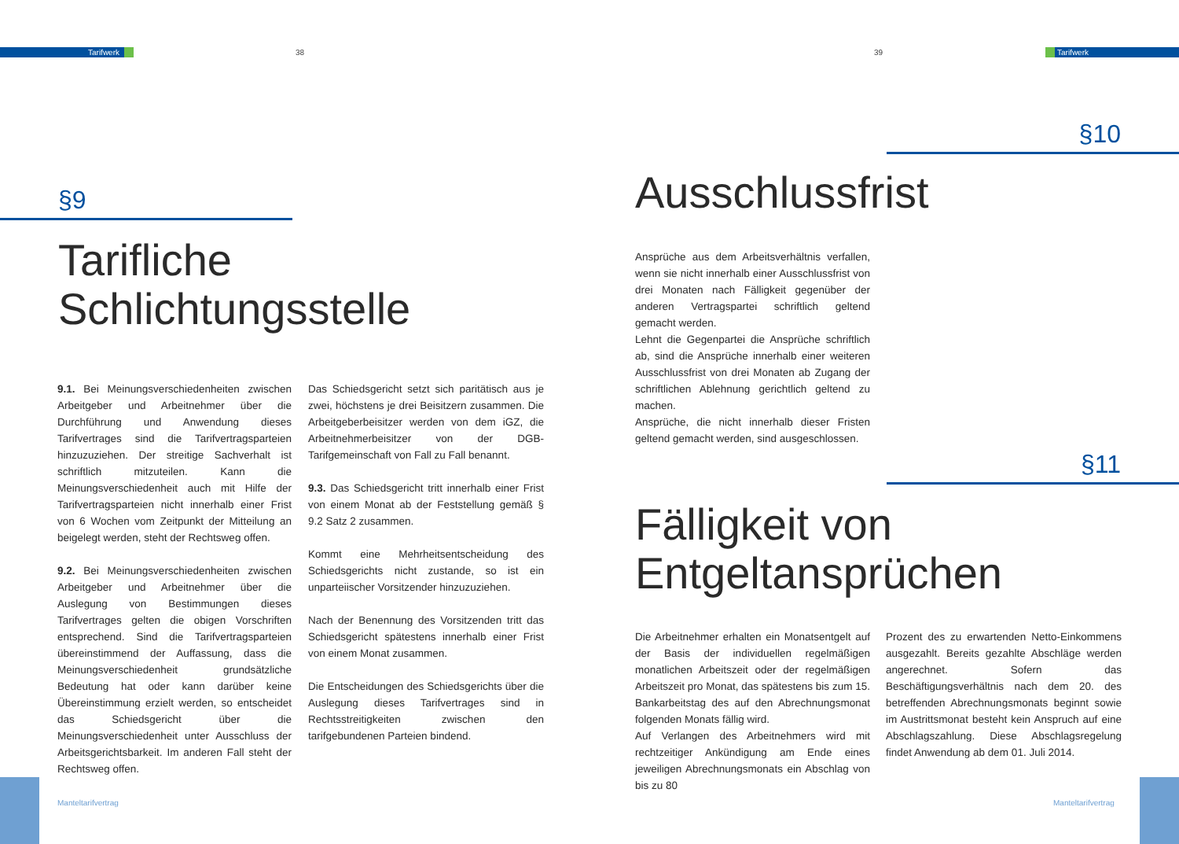Tarifwerk 38 39 Tarifwerk
§9
Tarifliche
Schlichtungsstelle
9.1. Bei Meinungsverschiedenheiten zwischen Arbeitgeber und Arbeitnehmer über die Durchführung und Anwendung dieses Tarifvertrages sind die Tarifvertragsparteien hinzuzuziehen. Der streitige Sachverhalt ist schriftlich mitzuteilen. Kann die Meinungsverschiedenheit auch mit Hilfe der Tarifvertragsparteien nicht innerhalb einer Frist von 6 Wochen vom Zeitpunkt der Mitteilung an beigelegt werden, steht der Rechtsweg offen.
9.2. Bei Meinungsverschiedenheiten zwischen Arbeitgeber und Arbeitnehmer über die Auslegung von Bestimmungen dieses Tarifvertrages gelten die obigen Vorschriften entsprechend. Sind die Tarifvertragsparteien übereinstimmend der Auffassung, dass die Meinungsverschiedenheit grundsätzliche Bedeutung hat oder kann darüber keine Übereinstimmung erzielt werden, so entscheidet das Schiedsgericht über die Meinungsverschiedenheit unter Ausschluss der Arbeitsgerichtsbarkeit. Im anderen Fall steht der Rechtsweg offen.
Das Schiedsgericht setzt sich paritätisch aus je zwei, höchstens je drei Beisitzern zusammen. Die Arbeitgeberbeisitzer werden von dem iGZ, die Arbeitnehmerbeisitzer von der DGB-Tarifgemeinschaft von Fall zu Fall benannt.
9.3. Das Schiedsgericht tritt innerhalb einer Frist von einem Monat ab der Feststellung gemäß § 9.2 Satz 2 zusammen.
Kommt eine Mehrheitsentscheidung des Schiedsgerichts nicht zustande, so ist ein unparteiischer Vorsitzender hinzuzuziehen.
Nach der Benennung des Vorsitzenden tritt das Schiedsgericht spätestens innerhalb einer Frist von einem Monat zusammen.
Die Entscheidungen des Schiedsgerichts über die Auslegung dieses Tarifvertrages sind in Rechtsstreitigkeiten zwischen den tarifgebundenen Parteien bindend.
Manteltarifvertrag
§10
Ausschlussfrist
Ansprüche aus dem Arbeitsverhältnis verfallen, wenn sie nicht innerhalb einer Ausschlussfrist von drei Monaten nach Fälligkeit gegenüber der anderen Vertragspartei schriftlich geltend gemacht werden.
Lehnt die Gegenpartei die Ansprüche schriftlich ab, sind die Ansprüche innerhalb einer weiteren Ausschlussfrist von drei Monaten ab Zugang der schriftlichen Ablehnung gerichtlich geltend zu machen.
Ansprüche, die nicht innerhalb dieser Fristen geltend gemacht werden, sind ausgeschlossen.
§11
Fälligkeit von
Entgeltansprüchen
Die Arbeitnehmer erhalten ein Monatsentgelt auf der Basis der individuellen regelmäßigen monatlichen Arbeitszeit oder der regelmäßigen Arbeitszeit pro Monat, das spätestens bis zum 15. Bankarbeitstag des auf den Abrechnungsmonat folgenden Monats fällig wird.
Auf Verlangen des Arbeitnehmers wird mit rechtzeitiger Ankündigung am Ende eines jeweiligen Abrechnungsmonats ein Abschlag von bis zu 80
Prozent des zu erwartenden Netto-Einkommens ausgezahlt. Bereits gezahlte Abschläge werden angerechnet. Sofern das Beschäftigungsverhältnis nach dem 20. des betreffenden Abrechnungsmonats beginnt sowie im Austrittsmonat besteht kein Anspruch auf eine Abschlagszahlung. Diese Abschlagsregelung findet Anwendung ab dem 01. Juli 2014.
Manteltarifvertrag